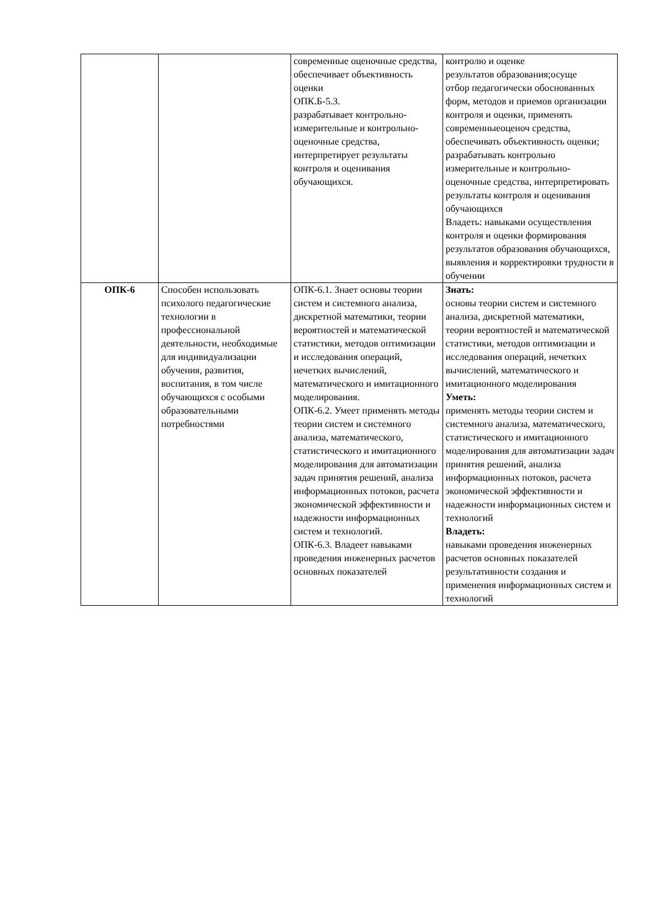| | | современные оценочные средства, обеспечивает объективность оценки ОПК.Б-5.3. разрабатывает контрольно-измерительные и контрольно-оценочные средства, интерпретирует результаты контроля и оценивания обучающихся. | контролю и оценке результатов образования;осуще отбор педагогически обоснованных форм, методов и приемов организации контроля и оценки, применять современныеоценоч средства, обеспечивать объективность оценки; разрабатывать контрольно измерительные и контрольно-оценочные средства, интерпретировать результаты контроля и оценивания обучающихся Владеть: навыками осуществления контроля и оценки формирования результатов образования обучающихся, выявления и корректировки трудности в обучении |
| ОПК-6 | Способен использовать психолого педагогические технологии в профессиональной деятельности, необходимые для индивидуализации обучения, развития, воспитания, в том числе обучающихся с особыми образовательными потребностями | ОПК-6.1. Знает основы теории систем и системного анализа, дискретной математики, теории вероятностей и математической статистики, методов оптимизации и исследования операций, нечетких вычислений, математического и имитационного моделирования. ОПК-6.2. Умеет применять методы теории систем и системного анализа, математического, статистического и имитационного моделирования для автоматизации задач принятия решений, анализа информационных потоков, расчета экономической эффективности и надежности информационных систем и технологий. ОПК-6.3. Владеет навыками проведения инженерных расчетов основных показателей | Знать: основы теории систем и системного анализа, дискретной математики, теории вероятностей и математической статистики, методов оптимизации и исследования операций, нечетких вычислений, математического и имитационного моделирования Уметь: применять методы теории систем и системного анализа, математического, статистического и имитационного моделирования для автоматизации задач принятия решений, анализа информационных потоков, расчета экономической эффективности и надежности информационных систем и технологий Владеть: навыками проведения инженерных расчетов основных показателей результативности создания и применения информационных систем и технологий |